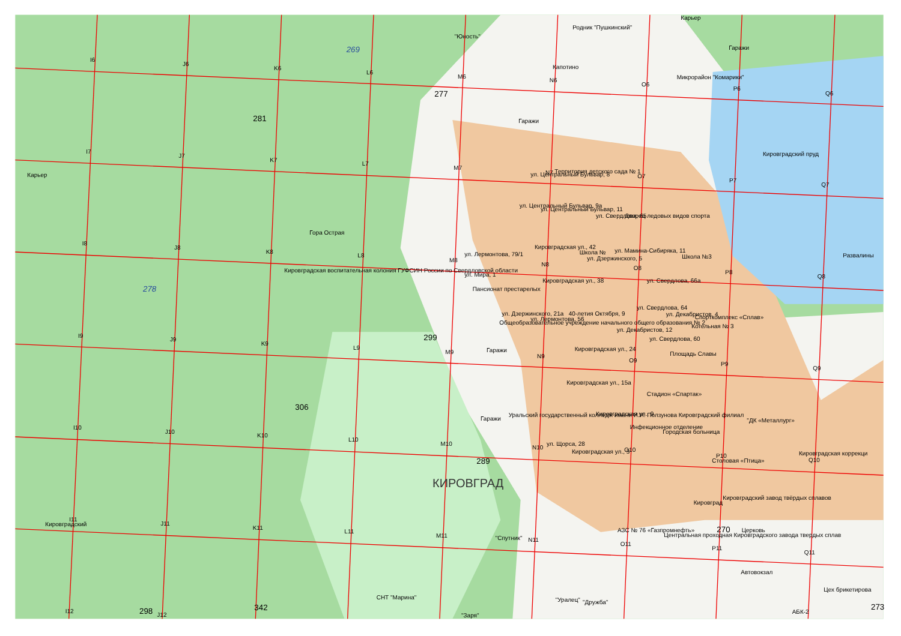I6
J6
K6
L6
M6
N6
O6
P6
Q6
I7
J7
K7
L7
M7
N7
O7
P7
Q7
I8
J8
K8
L8
M8
N8
O8
P8
Q8
I9
J9
K9
L9
M9
N9
O9
P9
Q9
I10
J10
K10
L10
M10
N10
O10
P10
Q10
I11
J11
K11
L11
M11
N11
O11
P11
Q11
I12
J12
Карьер
Родник "Пушкинский"
"Юность"
Гаражи
Капотино
Микрорайон "Комарики"
Гаражи
Кировградский пруд
Карьер
Территория детского сада № 1
ул. Центральный Бульвар, 8
ул. Центральный Бульвар, 9а
ул. Центральный Бульвар, 11
ул. Свердлова, 65
Дворец ледовых видов спорта
Гора Острая
Кировградская ул., 42
Школа №
ул. Мамина-Сибиряка, 11
ул. Лермонтова, 79/1
ул. Дзержинского, 5
Школа №3
Развалины
Кировградская воспитательная колония ГУФСИН России по Свердловской области
ул. Мира, 1
Кировградская ул., 38
ул. Свердлова, 66а
Пансионат престарелых
ул. Свердлова, 64
ул. Дзержинского, 21а
40-летия Октября, 9
ул. Декабристов, 4
Спорткомплекс «Сплав»
ул. Лермонтова, 56
Общеобразовательное учреждение начального общего образования № 2
Котельная № 3
ул. Декабристов, 12
ул. Свердлова, 60
Гаражи
Кировградская ул., 24
Площадь Славы
Кировградская ул., 15а
Стадион «Спартак»
Уральский государственный колледж имени И.И. Ползунова Кировградский филиал
Кировградская ул., 9
"ДК «Металлург»
Гаражи
Инфекционное отделение
Городская больница
ул. Щорса, 28
Кировградская ул., 3
Кировградская коррекци
Столовая «Птица»
Кировградский завод твёрдых сплавов
Кировград
Кировградский
АЗС № 76 «Газпромнефть»
Церковь
Центральная проходная Кировградского завода твердых сплав
"Спутник"
Автовокзал
Цех брикетирова
СНТ "Марина"
"Уралец"
"Дружба"
АБК-2
"Заря"
КИРОВГРАД
269
278
281
277
299
306
289
342
298
270
273